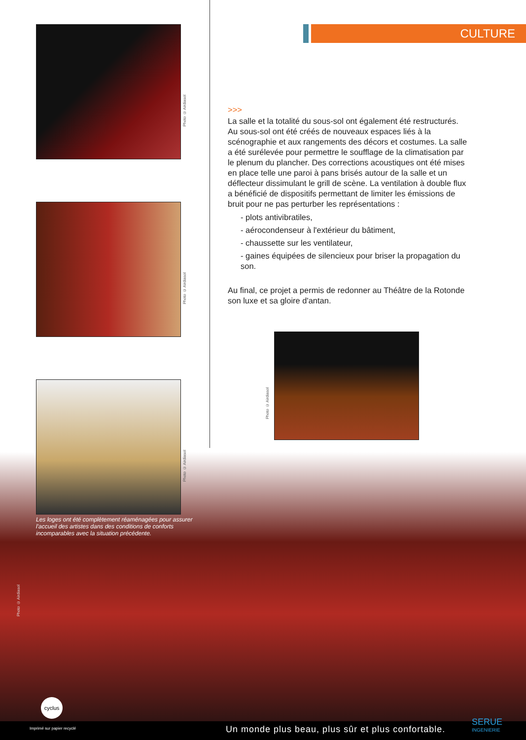CULTURE
Photo © Airdiasol
Photo © Airdiasol
Photo © Airdiasol
>>>
La salle et la totalité du sous-sol ont également été restructurés. Au sous-sol ont été créés de nouveaux espaces liés à la scénographie et aux rangements des décors et costumes. La salle a été surélevée pour permettre le soufflage de la climatisation par le plenum du plancher. Des corrections acoustiques ont été mises en place telle une paroi à pans brisés autour de la salle et un déflecteur dissimulant le grill de scène. La ventilation à double flux a bénéficié de dispositifs permettant de limiter les émissions de bruit pour ne pas perturber les représentations :
- plots antivibratiles,
- aérocondenseur à l'extérieur du bâtiment,
- chaussette sur les ventilateur,
- gaines équipées de silencieux pour briser la propagation du son.
Au final, ce projet a permis de redonner au Théâtre de la Rotonde son luxe et sa gloire d'antan.
Photo © Airdiasol
Les loges ont été complètement réaménagées pour assurer l'accueil des artistes dans des conditions de conforts incomparables avec la situation précédente.
Photo © Airdiasol
cyclus
Imprimé sur papier recyclé Un monde plus beau, plus sûr et plus confortable.
SERUE
INGENIERIE